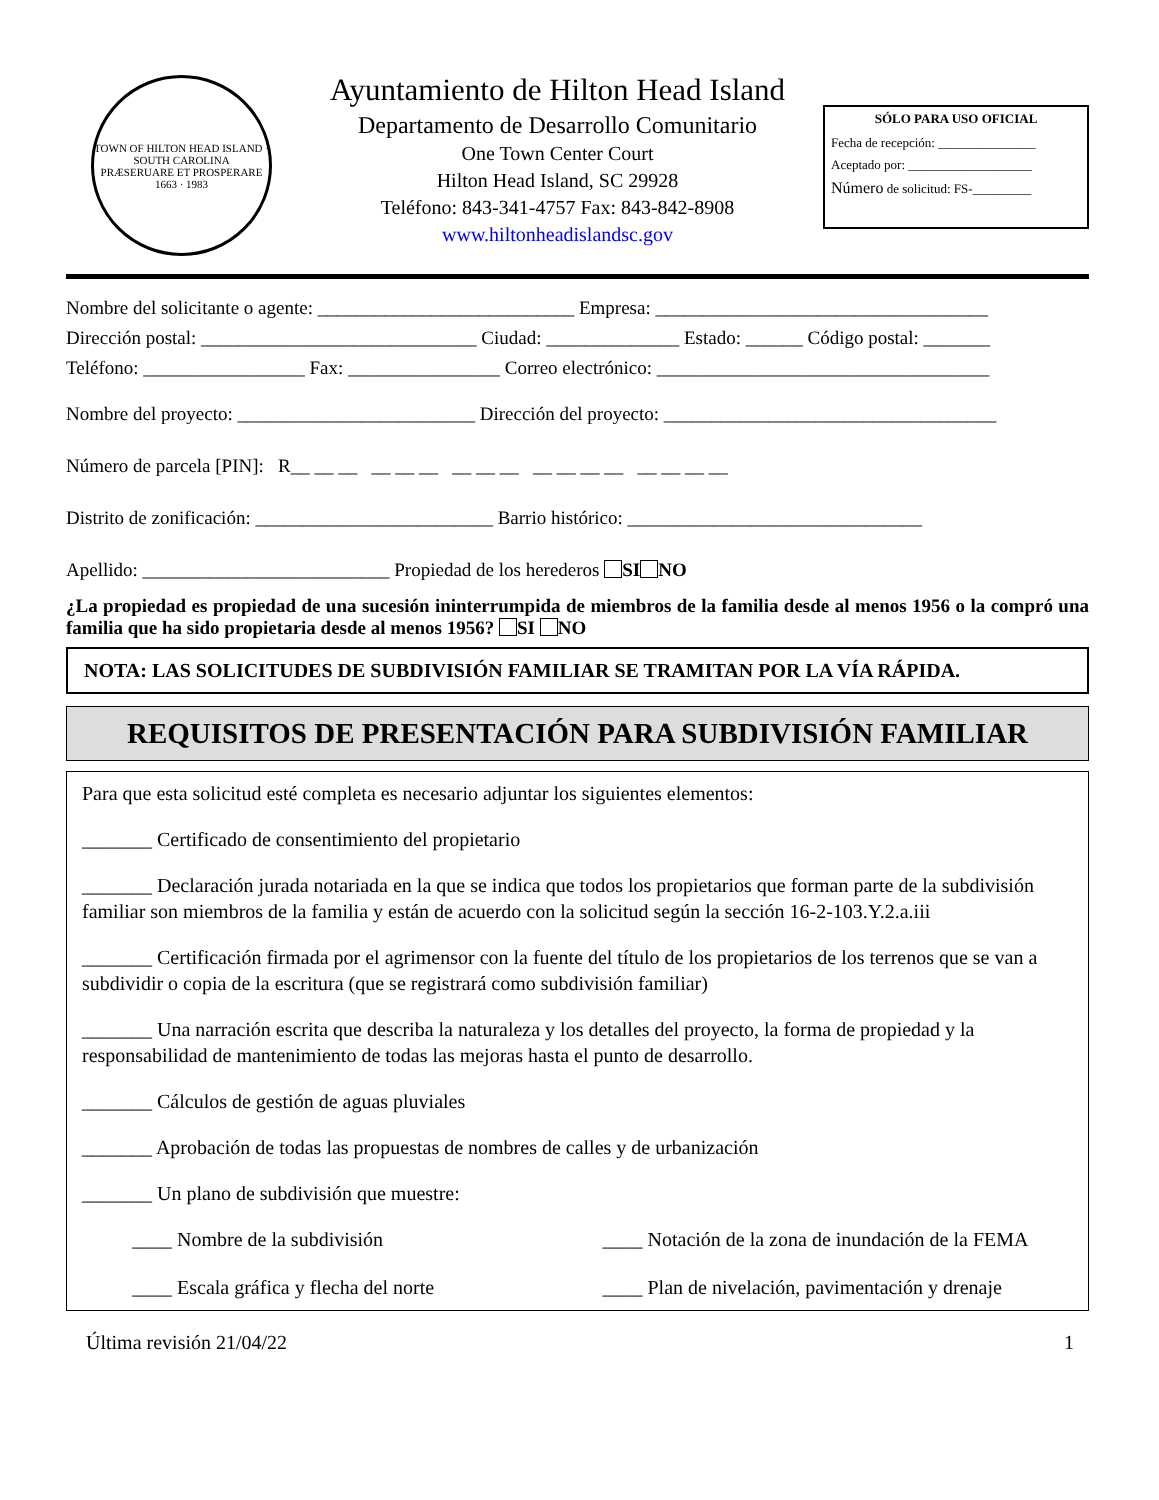TOWN OF HILTON HEAD ISLAND · SOUTH CAROLINA
PRÆSERUARE ET PROSPERARE
1663 · 1983
Ayuntamiento de Hilton Head Island
Departamento de Desarrollo Comunitario
One Town Center Court
Hilton Head Island, SC 29928
Teléfono: 843-341-4757 Fax: 843-842-8908
www.hiltonheadislandsc.gov
SÓLO PARA USO OFICIAL
Fecha de recepción: _______________
Aceptado por: ___________________
Número de solicitud: FS-_________
Nombre del solicitante o agente: ___________________________ Empresa: ___________________________________
Dirección postal: _____________________________ Ciudad: ______________ Estado: ______ Código postal: _______
Teléfono: _________________ Fax: ________________ Correo electrónico: ___________________________________
Nombre del proyecto: _________________________ Dirección del proyecto: ___________________________________
Número de parcela [PIN]: R__ __ __ __ __ __ __ __ __ __ __ __ __ __ __ __ __
Distrito de zonificación: _________________________ Barrio histórico: _______________________________
Apellido: __________________________ Propiedad de los herederos SI NO
¿La propiedad es propiedad de una sucesión ininterrumpida de miembros de la familia desde al menos 1956 o la compró una familia que ha sido propietaria desde al menos 1956? SI NO
NOTA: LAS SOLICITUDES DE SUBDIVISIÓN FAMILIAR SE TRAMITAN POR LA VÍA RÁPIDA.
REQUISITOS DE PRESENTACIÓN PARA SUBDIVISIÓN FAMILIAR
Para que esta solicitud esté completa es necesario adjuntar los siguientes elementos:
_______ Certificado de consentimiento del propietario
_______ Declaración jurada notariada en la que se indica que todos los propietarios que forman parte de la subdivisión familiar son miembros de la familia y están de acuerdo con la solicitud según la sección 16-2-103.Y.2.a.iii
_______ Certificación firmada por el agrimensor con la fuente del título de los propietarios de los terrenos que se van a subdividir o copia de la escritura (que se registrará como subdivisión familiar)
_______ Una narración escrita que describa la naturaleza y los detalles del proyecto, la forma de propiedad y la responsabilidad de mantenimiento de todas las mejoras hasta el punto de desarrollo.
_______ Cálculos de gestión de aguas pluviales
_______ Aprobación de todas las propuestas de nombres de calles y de urbanización
_______ Un plano de subdivisión que muestre:
____ Nombre de la subdivisión ____ Notación de la zona de inundación de la FEMA
____ Escala gráfica y flecha del norte
____ Plan de nivelación, pavimentación y drenaje
Última revisión 21/04/22 1